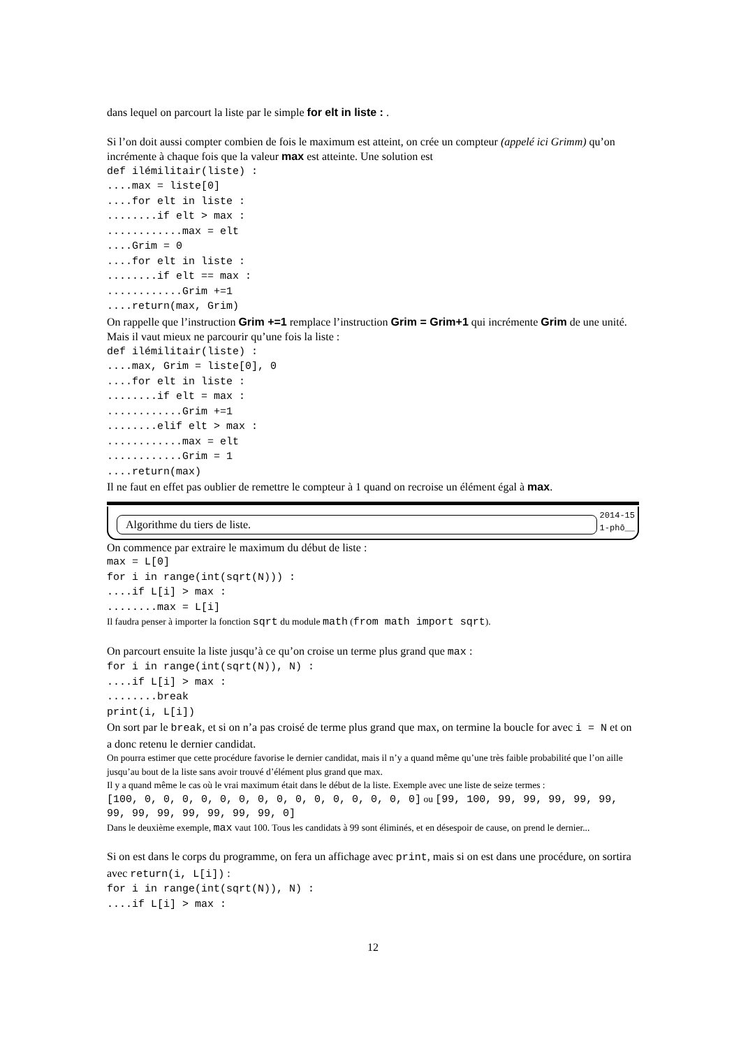dans lequel on parcourt la liste par le simple for elt in liste : .
Si l’on doit aussi compter combien de fois le maximum est atteint, on crée un compteur (appelé ici Grimm) qu’on incrémente à chaque fois que la valeur max est atteinte. Une solution est
def ilémilitair(liste) :
....max = liste[0]
....for elt in liste :
........if elt > max :
............max = elt
....Grim = 0
....for elt in liste :
........if elt == max :
............Grim +=1
....return(max, Grim)
On rappelle que l’instruction Grim +=1 remplace l’instruction Grim = Grim+1 qui incrémente Grim de une unité.
Mais il vaut mieux ne parcourir qu’une fois la liste :
def ilémilitair(liste) :
....max, Grim = liste[0], 0
....for elt in liste :
........if elt = max :
............Grim +=1
........elif elt > max :
............max = elt
............Grim = 1
....return(max)
Il ne faut en effet pas oublier de remettre le compteur à 1 quand on recroise un élément égal à max.
Algorithme du tiers de liste.
2014-15
1-phô__
On commence par extraire le maximum du début de liste :
max = L[0]
for i in range(int(sqrt(N))) :
....if L[i] > max :
........max = L[i]
Il faudra penser à importer la fonction sqrt du module math (from math import sqrt).
On parcourt ensuite la liste jusqu’à ce qu’on croise un terme plus grand que max :
for i in range(int(sqrt(N)), N) :
....if L[i] > max :
........break
print(i, L[i])
On sort par le break, et si on n’a pas croisé de terme plus grand que max, on termine la boucle for avec i = N et on a donc retenu le dernier candidat.
On pourra estimer que cette procédure favorise le dernier candidat, mais il n’y a quand même qu’une très faible probabilité que l’on aille jusqu’au bout de la liste sans avoir trouvé d’élément plus grand que max.
Il y a quand même le cas où le vrai maximum était dans le début de la liste. Exemple avec une liste de seize termes :
[100, 0, 0, 0, 0, 0, 0, 0, 0, 0, 0, 0, 0, 0, 0, 0] ou [99, 100, 99, 99, 99, 99, 99, 99, 99, 99, 99, 99, 99, 99, 0]
Dans le deuxième exemple, max vaut 100. Tous les candidats à 99 sont éliminés, et en désespoir de cause, on prend le dernier...
Si on est dans le corps du programme, on fera un affichage avec print, mais si on est dans une procédure, on sortira avec return(i, L[i]) :
for i in range(int(sqrt(N)), N) :
....if L[i] > max :
12